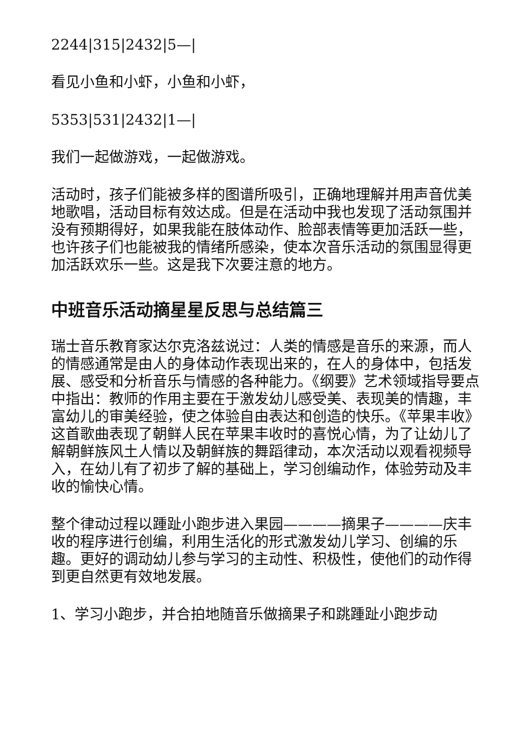2244|315|2432|5—|
看见小鱼和小虾，小鱼和小虾，
5353|531|2432|1—|
我们一起做游戏，一起做游戏。
活动时，孩子们能被多样的图谱所吸引，正确地理解并用声音优美地歌唱，活动目标有效达成。但是在活动中我也发现了活动氛围并没有预期得好，如果我能在肢体动作、脸部表情等更加活跃一些，也许孩子们也能被我的情绪所感染，使本次音乐活动的氛围显得更加活跃欢乐一些。这是我下次要注意的地方。
中班音乐活动摘星星反思与总结篇三
瑞士音乐教育家达尔克洛兹说过：人类的情感是音乐的来源，而人的情感通常是由人的身体动作表现出来的，在人的身体中，包括发展、感受和分析音乐与情感的各种能力。《纲要》艺术领域指导要点中指出：教师的作用主要在于激发幼儿感受美、表现美的情趣，丰富幼儿的审美经验，使之体验自由表达和创造的快乐。《苹果丰收》这首歌曲表现了朝鲜人民在苹果丰收时的喜悦心情，为了让幼儿了解朝鲜族风土人情以及朝鲜族的舞蹈律动，本次活动以观看视频导入，在幼儿有了初步了解的基础上，学习创编动作，体验劳动及丰收的愉快心情。
整个律动过程以踵趾小跑步进入果园————摘果子————庆丰收的程序进行创编，利用生活化的形式激发幼儿学习、创编的乐趣。更好的调动幼儿参与学习的主动性、积极性，使他们的动作得到更自然更有效地发展。
1、学习小跑步，并合拍地随音乐做摘果子和跳踵趾小跑步动